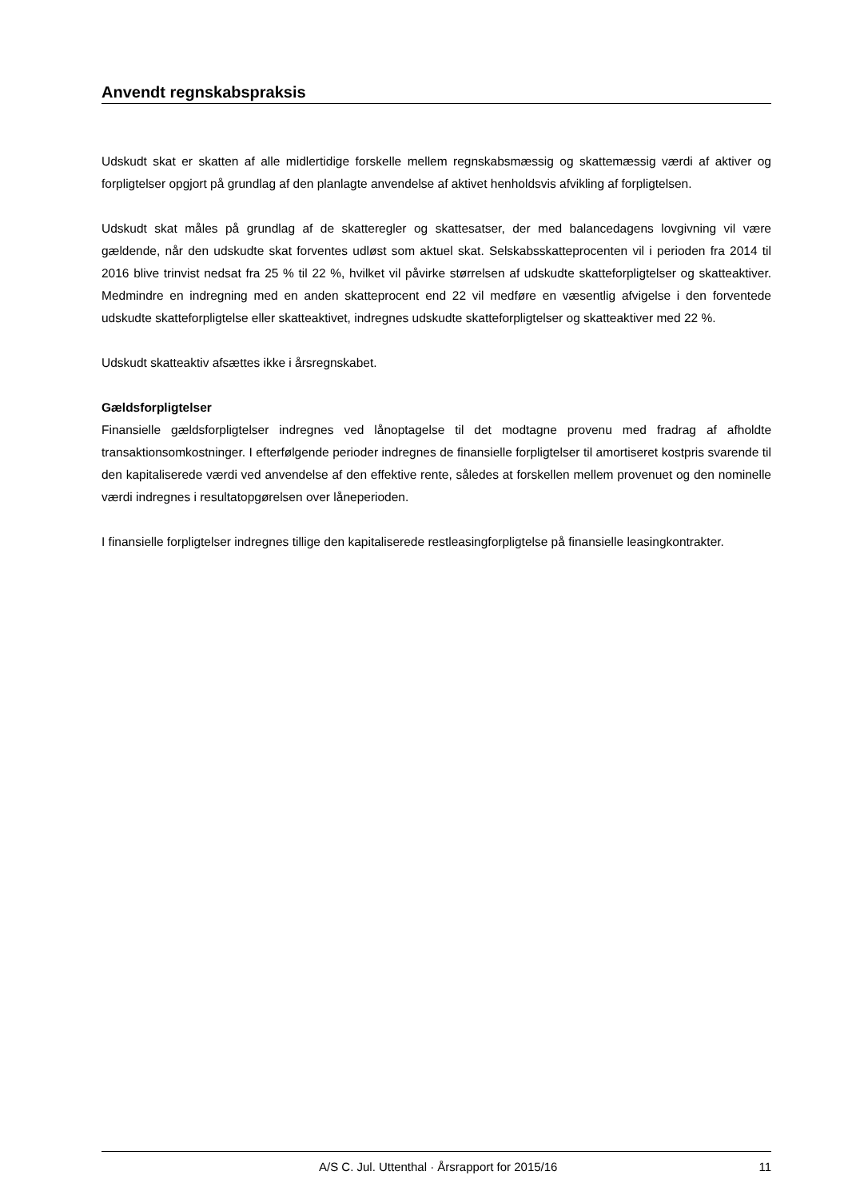Anvendt regnskabspraksis
Udskudt skat er skatten af alle midlertidige forskelle mellem regnskabsmæssig og skattemæssig værdi af aktiver og forpligtelser opgjort på grundlag af den planlagte anvendelse af aktivet henholdsvis afvikling af forpligtelsen.
Udskudt skat måles på grundlag af de skatteregler og skattesatser, der med balancedagens lovgivning vil være gældende, når den udskudte skat forventes udløst som aktuel skat. Selskabsskatteprocenten vil i perioden fra 2014 til 2016 blive trinvist nedsat fra 25 % til 22 %, hvilket vil påvirke størrelsen af udskudte skatteforpligtelser og skatteaktiver. Medmindre en indregning med en anden skatteprocent end 22 vil medføre en væsentlig afvigelse i den forventede udskudte skatteforpligtelse eller skatteaktivet, indregnes udskudte skatteforpligtelser og skatteaktiver med 22 %.
Udskudt skatteaktiv afsættes ikke i årsregnskabet.
Gældsforpligtelser
Finansielle gældsforpligtelser indregnes ved lånoptagelse til det modtagne provenu med fradrag af afholdte transaktionsomkostninger. I efterfølgende perioder indregnes de finansielle forpligtelser til amortiseret kostpris svarende til den kapitaliserede værdi ved anvendelse af den effektive rente, således at forskellen mellem provenuet og den nominelle værdi indregnes i resultatopgørelsen over låneperioden.
I finansielle forpligtelser indregnes tillige den kapitaliserede restleasingforpligtelse på finansielle leasingkontrakter.
A/S C. Jul. Uttenthal · Årsrapport for 2015/16 11